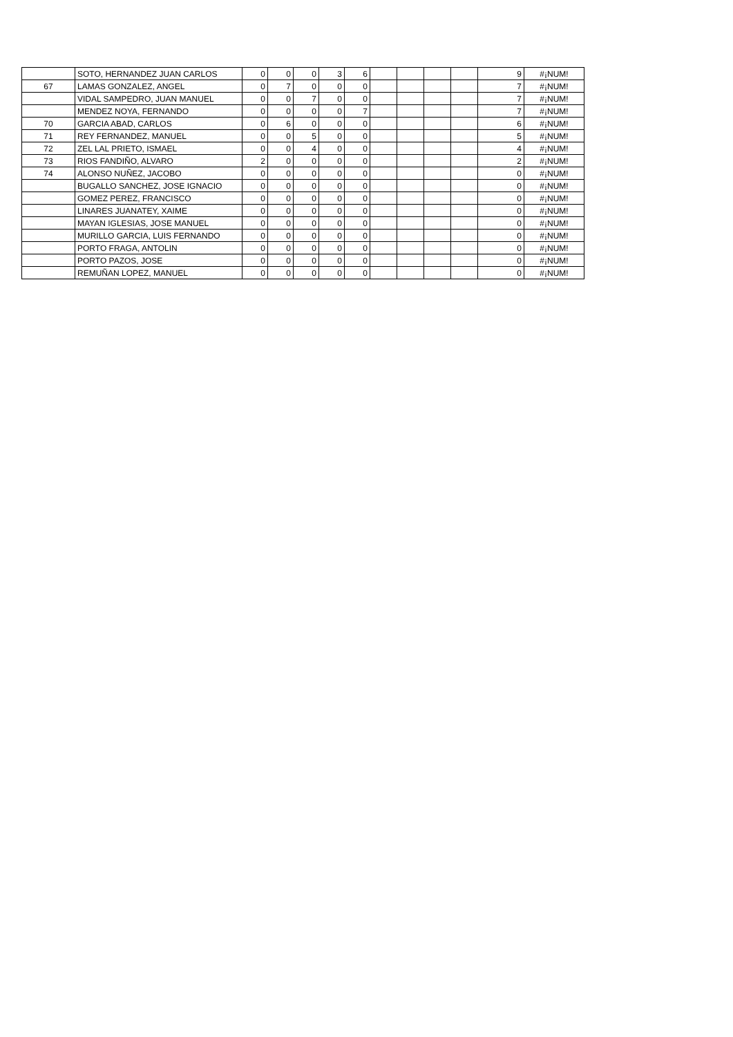| | SOTO, HERNANDEZ JUAN CARLOS | 0 | 0 | 0 | 3 | 6 | | | | | 9 | #¡NUM! |
| 67 | LAMAS GONZALEZ, ANGEL | 0 | 7 | 0 | 0 | 0 | | | | | 7 | #¡NUM! |
| | VIDAL SAMPEDRO, JUAN MANUEL | 0 | 0 | 7 | 0 | 0 | | | | | 7 | #¡NUM! |
| | MENDEZ NOYA, FERNANDO | 0 | 0 | 0 | 0 | 7 | | | | | 7 | #¡NUM! |
| 70 | GARCIA ABAD, CARLOS | 0 | 6 | 0 | 0 | 0 | | | | | 6 | #¡NUM! |
| 71 | REY FERNANDEZ, MANUEL | 0 | 0 | 5 | 0 | 0 | | | | | 5 | #¡NUM! |
| 72 | ZEL LAL PRIETO, ISMAEL | 0 | 0 | 4 | 0 | 0 | | | | | 4 | #¡NUM! |
| 73 | RIOS FANDIÑO, ALVARO | 2 | 0 | 0 | 0 | 0 | | | | | 2 | #¡NUM! |
| 74 | ALONSO NUÑEZ, JACOBO | 0 | 0 | 0 | 0 | 0 | | | | | 0 | #¡NUM! |
| | BUGALLO SANCHEZ, JOSE IGNACIO | 0 | 0 | 0 | 0 | 0 | | | | | 0 | #¡NUM! |
| | GOMEZ PEREZ, FRANCISCO | 0 | 0 | 0 | 0 | 0 | | | | | 0 | #¡NUM! |
| | LINARES JUANATEY, XAIME | 0 | 0 | 0 | 0 | 0 | | | | | 0 | #¡NUM! |
| | MAYAN IGLESIAS, JOSE MANUEL | 0 | 0 | 0 | 0 | 0 | | | | | 0 | #¡NUM! |
| | MURILLO GARCIA, LUIS FERNANDO | 0 | 0 | 0 | 0 | 0 | | | | | 0 | #¡NUM! |
| | PORTO FRAGA, ANTOLIN | 0 | 0 | 0 | 0 | 0 | | | | | 0 | #¡NUM! |
| | PORTO PAZOS, JOSE | 0 | 0 | 0 | 0 | 0 | | | | | 0 | #¡NUM! |
| | REMUÑAN LOPEZ, MANUEL | 0 | 0 | 0 | 0 | 0 | | | | | 0 | #¡NUM! |